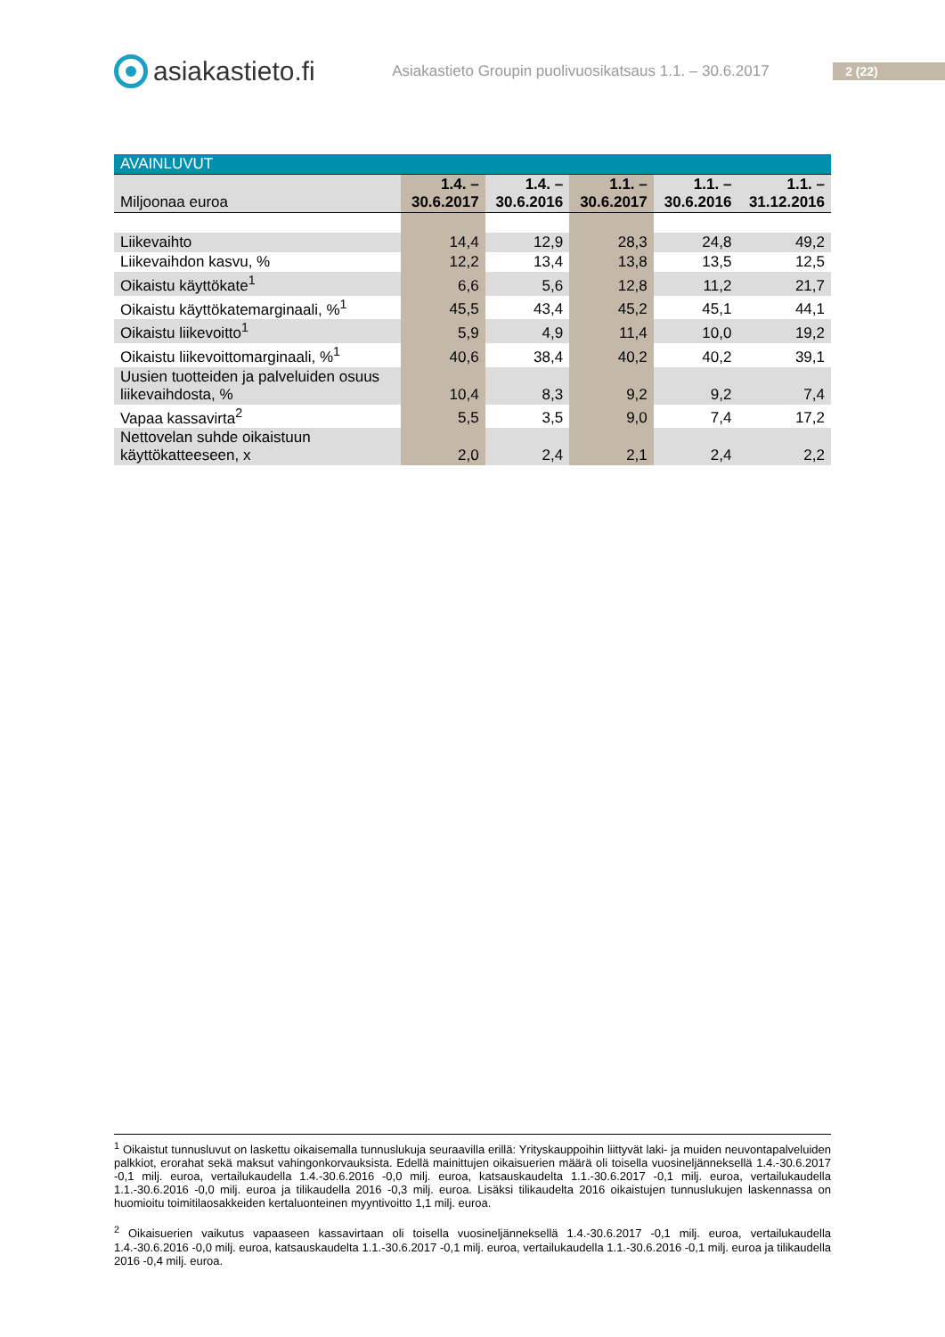asiakastieto.fi
Asiakastieto Groupin puolivuosikatsaus 1.1. – 30.6.2017
2 (22)
| AVAINLUVUT | | | | | |
| --- | --- | --- | --- | --- | --- |
| Miljoonaa euroa | 1.4. – 30.6.2017 | 1.4. – 30.6.2016 | 1.1. – 30.6.2017 | 1.1. – 30.6.2016 | 1.1. – 31.12.2016 |
| Liikevaihto | 14,4 | 12,9 | 28,3 | 24,8 | 49,2 |
| Liikevaihdon kasvu, % | 12,2 | 13,4 | 13,8 | 13,5 | 12,5 |
| Oikaistu käyttökate<sup>1</sup> | 6,6 | 5,6 | 12,8 | 11,2 | 21,7 |
| Oikaistu käyttökatemarginaali, %<sup>1</sup> | 45,5 | 43,4 | 45,2 | 45,1 | 44,1 |
| Oikaistu liikevoitto<sup>1</sup> | 5,9 | 4,9 | 11,4 | 10,0 | 19,2 |
| Oikaistu liikevoittomarginaali, %<sup>1</sup> | 40,6 | 38,4 | 40,2 | 40,2 | 39,1 |
| Uusien tuotteiden ja palveluiden osuus liikevaihdosta, % | 10,4 | 8,3 | 9,2 | 9,2 | 7,4 |
| Vapaa kassavirta<sup>2</sup> | 5,5 | 3,5 | 9,0 | 7,4 | 17,2 |
| Nettovelan suhde oikaistuun käyttökatteeseen, x | 2,0 | 2,4 | 2,1 | 2,4 | 2,2 |
<sup>1</sup> Oikaistut tunnusluvut on laskettu oikaisemalla tunnuslukuja seuraavilla erillä: Yrityskauppoihin liittyvät laki- ja muiden neuvontapalveluiden palkkiot, erorahat sekä maksut vahingonkorvauksista. Edellä mainittujen oikaisuerien määrä oli toisella vuosineljänneksellä 1.4.-30.6.2017 -0,1 milj. euroa, vertailukaudella 1.4.-30.6.2016 -0,0 milj. euroa, katsauskaudelta 1.1.-30.6.2017 -0,1 milj. euroa, vertailukaudella 1.1.-30.6.2016 -0,0 milj. euroa ja tilikaudella 2016 -0,3 milj. euroa. Lisäksi tilikaudelta 2016 oikaistujen tunnuslukujen laskennassa on huomioitu toimitilaosakkeiden kertaluonteinen myyntivoitto 1,1 milj. euroa.
<sup>2</sup> Oikaisuerien vaikutus vapaaseen kassavirtaan oli toisella vuosineljänneksellä 1.4.-30.6.2017 -0,1 milj. euroa, vertailukaudella 1.4.-30.6.2016 -0,0 milj. euroa, katsauskaudelta 1.1.-30.6.2017 -0,1 milj. euroa, vertailukaudella 1.1.-30.6.2016 -0,1 milj. euroa ja tilikaudella 2016 -0,4 milj. euroa.